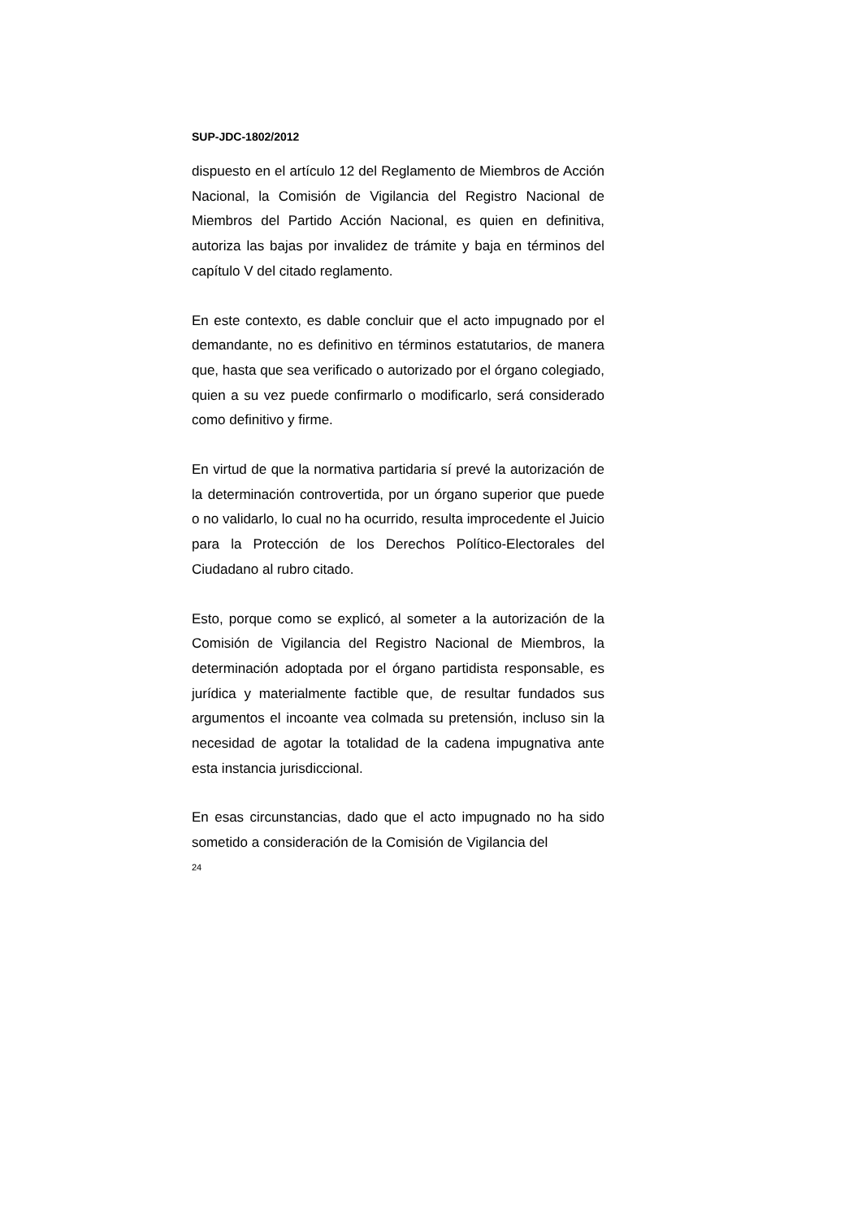SUP-JDC-1802/2012
dispuesto en el artículo 12 del Reglamento de Miembros de Acción Nacional, la Comisión de Vigilancia del Registro Nacional de Miembros del Partido Acción Nacional, es quien en definitiva, autoriza las bajas por invalidez de trámite y baja en términos del capítulo V del citado reglamento.
En este contexto, es dable concluir que el acto impugnado por el demandante, no es definitivo en términos estatutarios, de manera que, hasta que sea verificado o autorizado por el órgano colegiado, quien a su vez puede confirmarlo o modificarlo, será considerado como definitivo y firme.
En virtud de que la normativa partidaria sí prevé la autorización de la determinación controvertida, por un órgano superior que puede o no validarlo, lo cual no ha ocurrido, resulta improcedente el Juicio para la Protección de los Derechos Político-Electorales del Ciudadano al rubro citado.
Esto, porque como se explicó, al someter a la autorización de la Comisión de Vigilancia del Registro Nacional de Miembros, la determinación adoptada por el órgano partidista responsable, es jurídica y materialmente factible que, de resultar fundados sus argumentos el incoante vea colmada su pretensión, incluso sin la necesidad de agotar la totalidad de la cadena impugnativa ante esta instancia jurisdiccional.
En esas circunstancias, dado que el acto impugnado no ha sido sometido a consideración de la Comisión de Vigilancia del
24